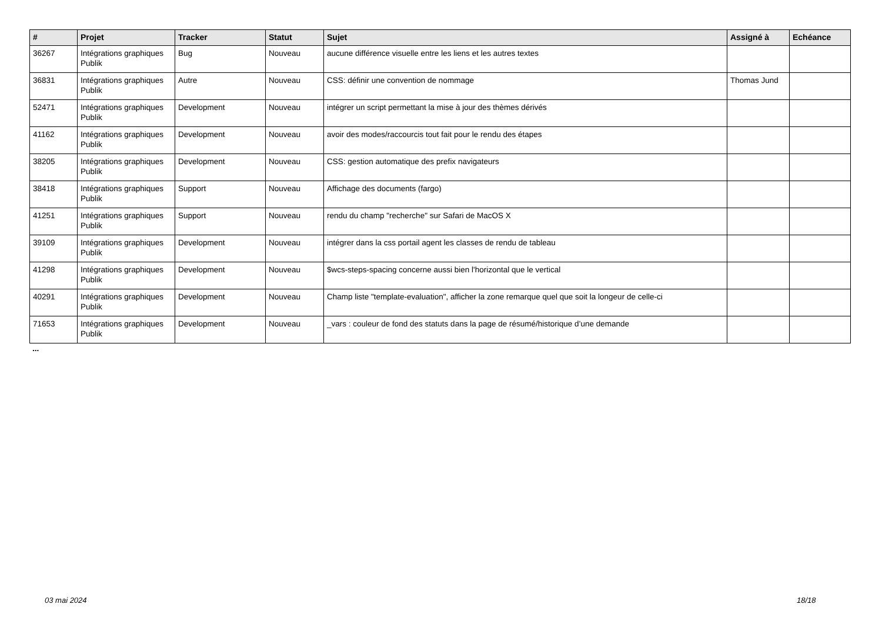| # | Projet | Tracker | Statut | Sujet | Assigné à | Echéance |
| --- | --- | --- | --- | --- | --- | --- |
| 36267 | Intégrations graphiques Publik | Bug | Nouveau | aucune différence visuelle entre les liens et les autres textes | | |
| 36831 | Intégrations graphiques Publik | Autre | Nouveau | CSS: définir une convention de nommage | Thomas Jund | |
| 52471 | Intégrations graphiques Publik | Development | Nouveau | intégrer un script permettant la mise à jour des thèmes dérivés | | |
| 41162 | Intégrations graphiques Publik | Development | Nouveau | avoir des modes/raccourcis tout fait pour le rendu des étapes | | |
| 38205 | Intégrations graphiques Publik | Development | Nouveau | CSS: gestion automatique des prefix navigateurs | | |
| 38418 | Intégrations graphiques Publik | Support | Nouveau | Affichage des documents (fargo) | | |
| 41251 | Intégrations graphiques Publik | Support | Nouveau | rendu du champ "recherche" sur Safari de MacOS X | | |
| 39109 | Intégrations graphiques Publik | Development | Nouveau | intégrer dans la css portail agent les classes de rendu de tableau | | |
| 41298 | Intégrations graphiques Publik | Development | Nouveau | $wcs-steps-spacing concerne aussi bien l'horizontal que le vertical | | |
| 40291 | Intégrations graphiques Publik | Development | Nouveau | Champ liste "template-evaluation", afficher la zone remarque quel que soit la longeur de celle-ci | | |
| 71653 | Intégrations graphiques Publik | Development | Nouveau | _vars : couleur de fond des statuts dans la page de résumé/historique d’une demande | | |
...
03 mai 2024 18/18